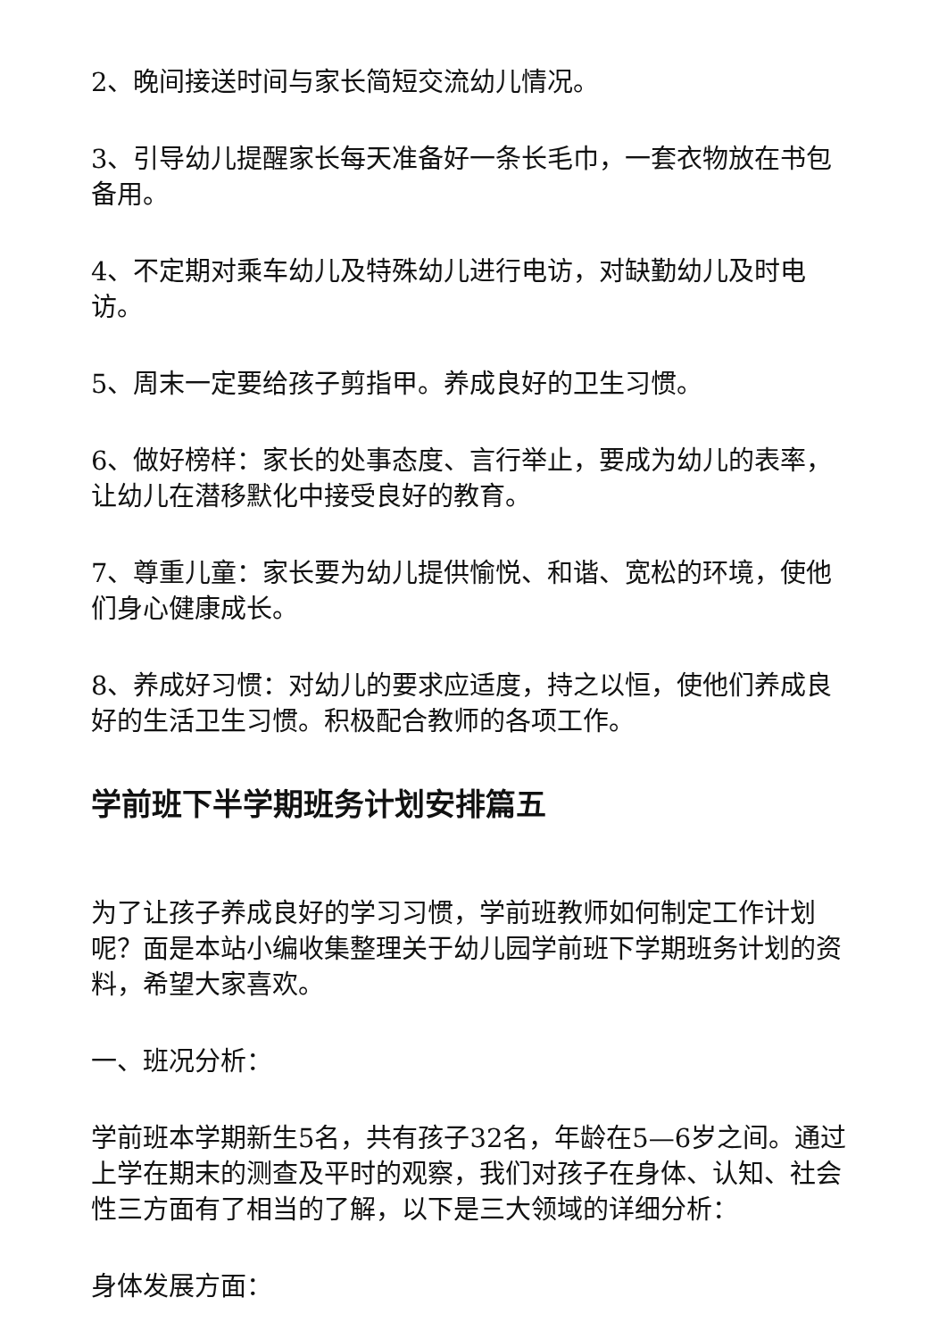2、晚间接送时间与家长简短交流幼儿情况。
3、引导幼儿提醒家长每天准备好一条长毛巾，一套衣物放在书包备用。
4、不定期对乘车幼儿及特殊幼儿进行电访，对缺勤幼儿及时电访。
5、周末一定要给孩子剪指甲。养成良好的卫生习惯。
6、做好榜样：家长的处事态度、言行举止，要成为幼儿的表率，让幼儿在潜移默化中接受良好的教育。
7、尊重儿童：家长要为幼儿提供愉悦、和谐、宽松的环境，使他们身心健康成长。
8、养成好习惯：对幼儿的要求应适度，持之以恒，使他们养成良好的生活卫生习惯。积极配合教师的各项工作。
学前班下半学期班务计划安排篇五
为了让孩子养成良好的学习习惯，学前班教师如何制定工作计划呢？面是本站小编收集整理关于幼儿园学前班下学期班务计划的资料，希望大家喜欢。
一、班况分析：
学前班本学期新生5名，共有孩子32名，年龄在5—6岁之间。通过上学在期末的测查及平时的观察，我们对孩子在身体、认知、社会性三方面有了相当的了解，以下是三大领域的详细分析：
身体发展方面：